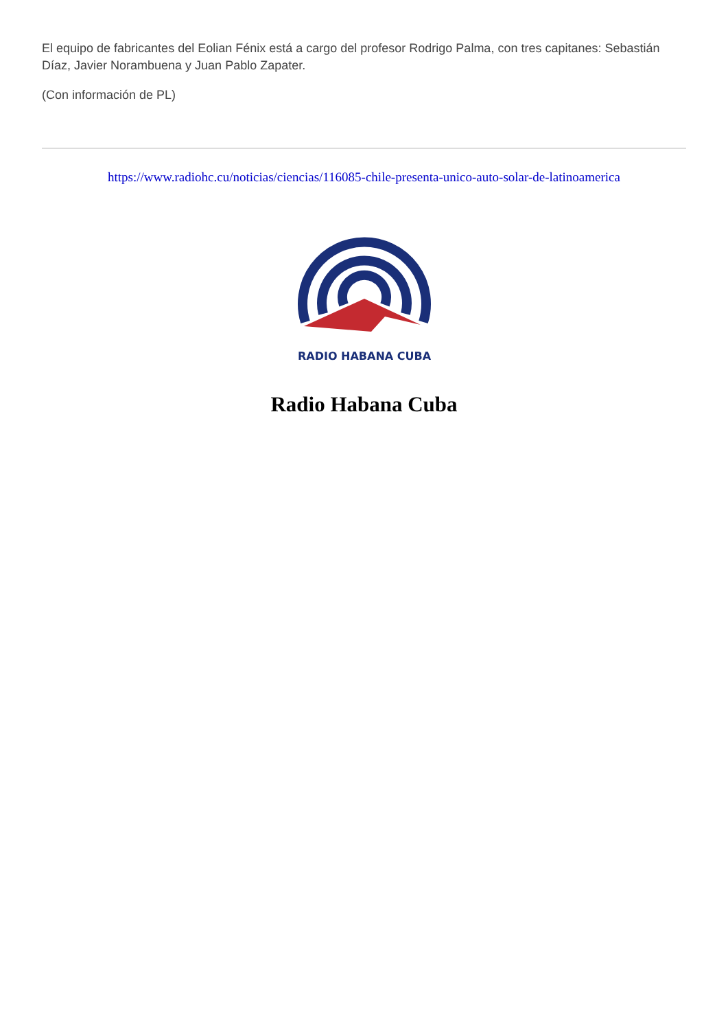El equipo de fabricantes del Eolian Fénix está a cargo del profesor Rodrigo Palma, con tres capitanes: Sebastián Díaz, Javier Norambuena y Juan Pablo Zapater.
(Con información de PL)
https://www.radiohc.cu/noticias/ciencias/116085-chile-presenta-unico-auto-solar-de-latinoamerica
RADIO HABANA CUBA
Radio Habana Cuba